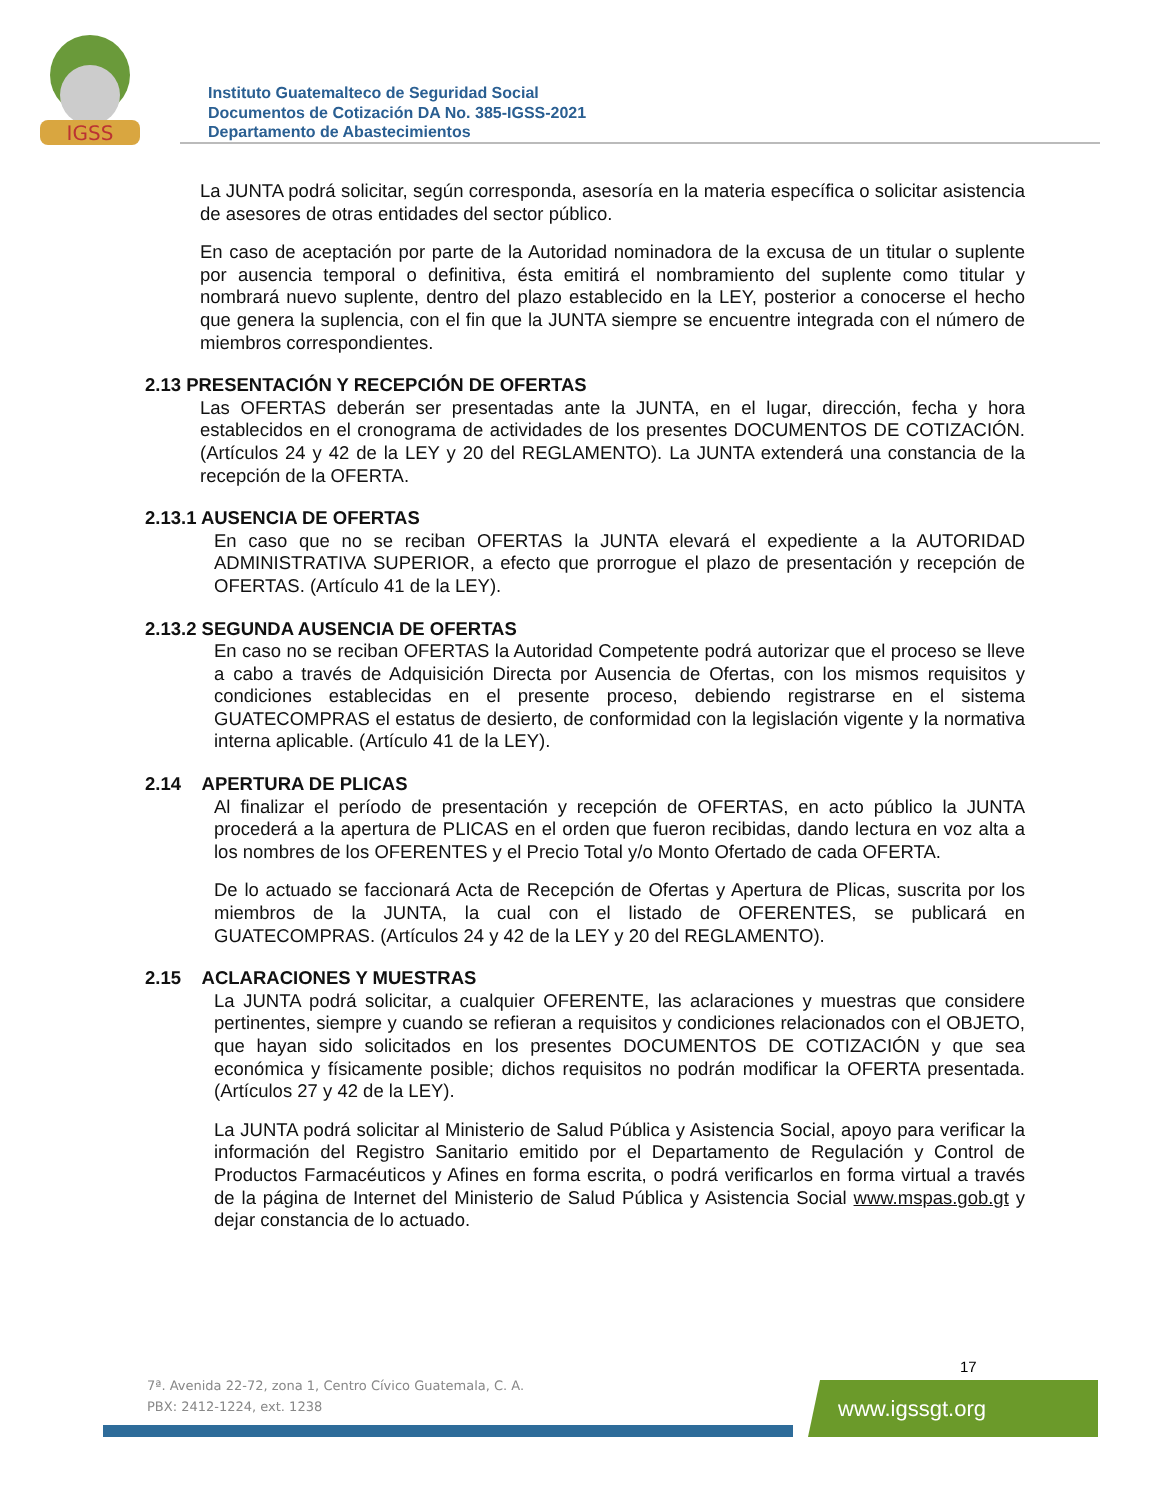IGSS
Instituto Guatemalteco de Seguridad Social
Documentos de Cotización DA No. 385-IGSS-2021
Departamento de Abastecimientos
La JUNTA podrá solicitar, según corresponda, asesoría en la materia específica o solicitar asistencia de asesores de otras entidades del sector público.
En caso de aceptación por parte de la Autoridad nominadora de la excusa de un titular o suplente por ausencia temporal o definitiva, ésta emitirá el nombramiento del suplente como titular y nombrará nuevo suplente, dentro del plazo establecido en la LEY, posterior a conocerse el hecho que genera la suplencia, con el fin que la JUNTA siempre se encuentre integrada con el número de miembros correspondientes.
2.13 PRESENTACIÓN Y RECEPCIÓN DE OFERTAS
Las OFERTAS deberán ser presentadas ante la JUNTA, en el lugar, dirección, fecha y hora establecidos en el cronograma de actividades de los presentes DOCUMENTOS DE COTIZACIÓN. (Artículos 24 y 42 de la LEY y 20 del REGLAMENTO). La JUNTA extenderá una constancia de la recepción de la OFERTA.
2.13.1 AUSENCIA DE OFERTAS
En caso que no se reciban OFERTAS la JUNTA elevará el expediente a la AUTORIDAD ADMINISTRATIVA SUPERIOR, a efecto que prorrogue el plazo de presentación y recepción de OFERTAS. (Artículo 41 de la LEY).
2.13.2 SEGUNDA AUSENCIA DE OFERTAS
En caso no se reciban OFERTAS la Autoridad Competente podrá autorizar que el proceso se lleve a cabo a través de Adquisición Directa por Ausencia de Ofertas, con los mismos requisitos y condiciones establecidas en el presente proceso, debiendo registrarse en el sistema GUATECOMPRAS el estatus de desierto, de conformidad con la legislación vigente y la normativa interna aplicable. (Artículo 41 de la LEY).
2.14 APERTURA DE PLICAS
Al finalizar el período de presentación y recepción de OFERTAS, en acto público la JUNTA procederá a la apertura de PLICAS en el orden que fueron recibidas, dando lectura en voz alta a los nombres de los OFERENTES y el Precio Total y/o Monto Ofertado de cada OFERTA.
De lo actuado se faccionará Acta de Recepción de Ofertas y Apertura de Plicas, suscrita por los miembros de la JUNTA, la cual con el listado de OFERENTES, se publicará en GUATECOMPRAS. (Artículos 24 y 42 de la LEY y 20 del REGLAMENTO).
2.15 ACLARACIONES Y MUESTRAS
La JUNTA podrá solicitar, a cualquier OFERENTE, las aclaraciones y muestras que considere pertinentes, siempre y cuando se refieran a requisitos y condiciones relacionados con el OBJETO, que hayan sido solicitados en los presentes DOCUMENTOS DE COTIZACIÓN y que sea económica y físicamente posible; dichos requisitos no podrán modificar la OFERTA presentada. (Artículos 27 y 42 de la LEY).
La JUNTA podrá solicitar al Ministerio de Salud Pública y Asistencia Social, apoyo para verificar la información del Registro Sanitario emitido por el Departamento de Regulación y Control de Productos Farmacéuticos y Afines en forma escrita, o podrá verificarlos en forma virtual a través de la página de Internet del Ministerio de Salud Pública y Asistencia Social www.mspas.gob.gt y dejar constancia de lo actuado.
17
7ª. Avenida 22-72, zona 1, Centro Cívico Guatemala, C. A.
PBX: 2412-1224, ext. 1238
www.igssgt.org